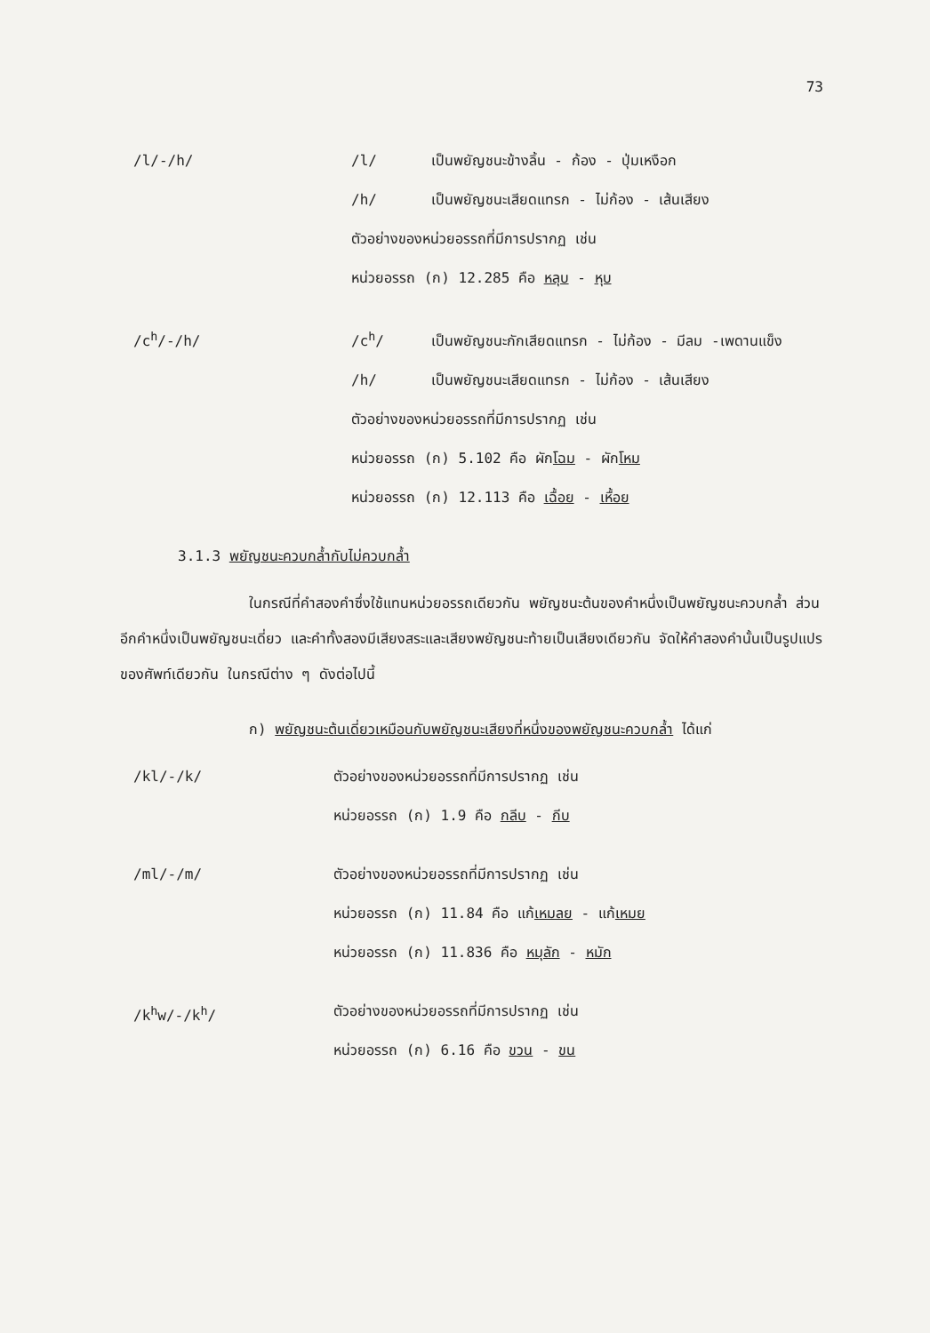73
/l/-/h/ /l/ เป็นพยัญชนะข้างลิ้น - ก้อง - ปุ่มเหงือก
/h/ เป็นพยัญชนะเสียดแทรก - ไม่ก้อง - เส้นเสียง
ตัวอย่างของหน่วยอรรถที่มีการปรากฏ เช่น
หน่วยอรรถ (ก) 12.285 คือ หลุบ - หุบ
/c<sup>h</sup>/-/h/ /c<sup>h</sup>/ เป็นพยัญชนะกักเสียดแทรก - ไม่ก้อง - มีลม -เพดานแข็ง
/h/ เป็นพยัญชนะเสียดแทรก - ไม่ก้อง - เส้นเสียง
ตัวอย่างของหน่วยอรรถที่มีการปรากฏ เช่น
หน่วยอรรถ (ก) 5.102 คือ ผักโฉม - ผักโหม
หน่วยอรรถ (ก) 12.113 คือ เฉื้อย - เหื้อย
3.1.3 พยัญชนะควบกล้ำกับไม่ควบกล้ำ
ในกรณีที่คำสองคำซึ่งใช้แทนหน่วยอรรถเดียวกัน พยัญชนะต้นของคำหนึ่งเป็นพยัญชนะควบกล้ำ ส่วนอีกคำหนึ่งเป็นพยัญชนะเดี่ยว และคำทั้งสองมีเสียงสระและเสียงพยัญชนะท้ายเป็นเสียงเดียวกัน จัดให้คำสองคำนั้นเป็นรูปแปรของศัพท์เดียวกัน ในกรณีต่าง ๆ ดังต่อไปนี้
ก) พยัญชนะต้นเดี่ยวเหมือนกับพยัญชนะเสียงที่หนึ่งของพยัญชนะควบกล้ำ ได้แก่
/kl/-/k/ ตัวอย่างของหน่วยอรรถที่มีการปรากฏ เช่น
หน่วยอรรถ (ก) 1.9 คือ กลีบ - กีบ
/ml/-/m/ ตัวอย่างของหน่วยอรรถที่มีการปรากฏ เช่น
หน่วยอรรถ (ก) 11.84 คือ แก้เหมลย - แก้เหมย
หน่วยอรรถ (ก) 11.836 คือ หมุลัก - หมัก
/k<sup>h</sup>w/-/k<sup>h</sup>/ ตัวอย่างของหน่วยอรรถที่มีการปรากฏ เช่น
หน่วยอรรถ (ก) 6.16 คือ ขวน - ขน